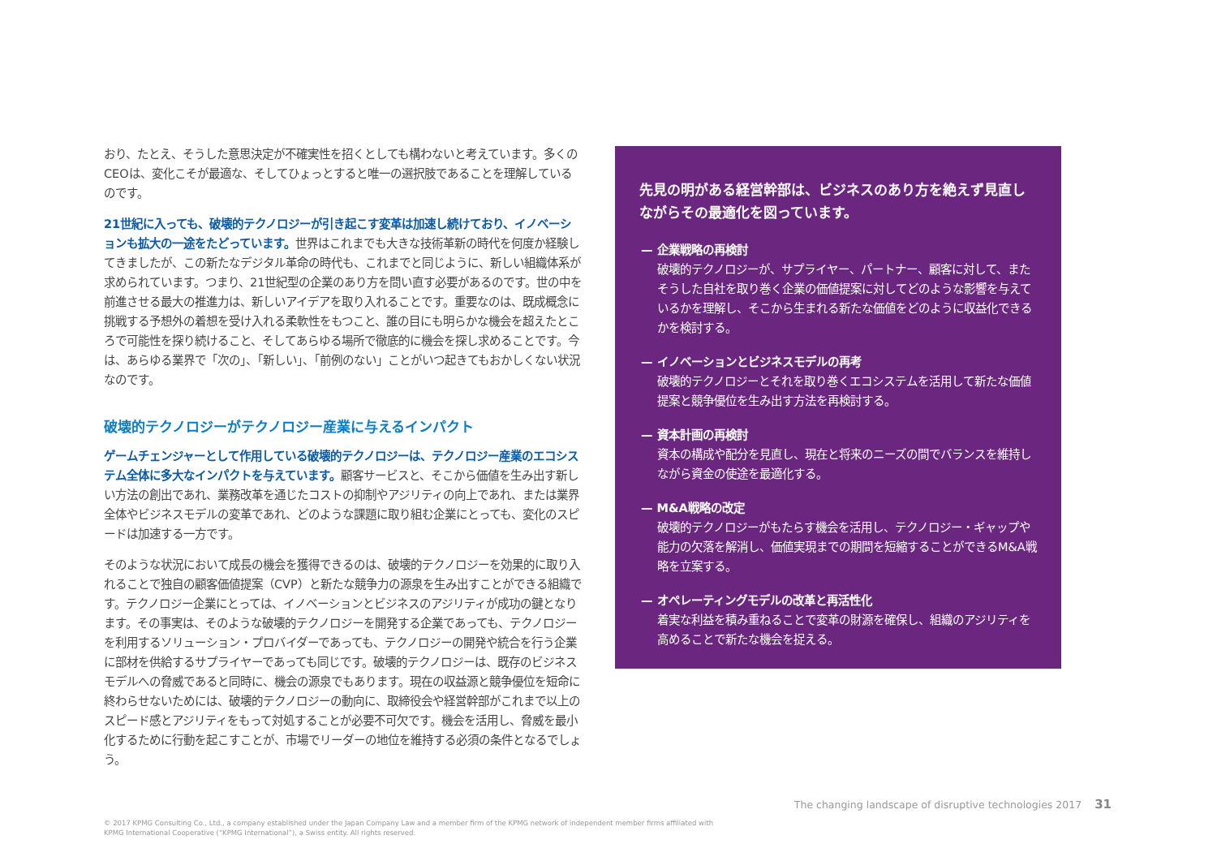おり、たとえ、そうした意思決定が不確実性を招くとしても構わないと考えています。多くのCEOは、変化こそが最適な、そしてひょっとすると唯一の選択肢であることを理解しているのです。
21世紀に入っても、破壊的テクノロジーが引き起こす変革は加速し続けており、イノベーションも拡大の一途をたどっています。世界はこれまでも大きな技術革新の時代を何度か経験してきましたが、この新たなデジタル革命の時代も、これまでと同じように、新しい組織体系が求められています。つまり、21世紀型の企業のあり方を問い直す必要があるのです。世の中を前進させる最大の推進力は、新しいアイデアを取り入れることです。重要なのは、既成概念に挑戦する予想外の着想を受け入れる柔軟性をもつこと、誰の目にも明らかな機会を超えたところで可能性を探り続けること、そしてあらゆる場所で徹底的に機会を探し求めることです。今は、あらゆる業界で「次の」、「新しい」、「前例のない」ことがいつ起きてもおかしくない状況なのです。
破壊的テクノロジーがテクノロジー産業に与えるインパクト
ゲームチェンジャーとして作用している破壊的テクノロジーは、テクノロジー産業のエコシステム全体に多大なインパクトを与えています。顧客サービスと、そこから価値を生み出す新しい方法の創出であれ、業務改革を通じたコストの抑制やアジリティの向上であれ、または業界全体やビジネスモデルの変革であれ、どのような課題に取り組む企業にとっても、変化のスピードは加速する一方です。
そのような状況において成長の機会を獲得できるのは、破壊的テクノロジーを効果的に取り入れることで独自の顧客価値提案（CVP）と新たな競争力の源泉を生み出すことができる組織です。テクノロジー企業にとっては、イノベーションとビジネスのアジリティが成功の鍵となります。その事実は、そのような破壊的テクノロジーを開発する企業であっても、テクノロジーを利用するソリューション・プロバイダーであっても、テクノロジーの開発や統合を行う企業に部材を供給するサプライヤーであっても同じです。破壊的テクノロジーは、既存のビジネスモデルへの脅威であると同時に、機会の源泉でもあります。現在の収益源と競争優位を短命に終わらせないためには、破壊的テクノロジーの動向に、取締役会や経営幹部がこれまで以上のスピード感とアジリティをもって対処することが必要不可欠です。機会を活用し、脅威を最小化するために行動を起こすことが、市場でリーダーの地位を維持する必須の条件となるでしょう。
先見の明がある経営幹部は、ビジネスのあり方を絶えず見直しながらその最適化を図っています。
— 企業戦略の再検討
破壊的テクノロジーが、サプライヤー、パートナー、顧客に対して、またそうした自社を取り巻く企業の価値提案に対してどのような影響を与えているかを理解し、そこから生まれる新たな価値をどのように収益化できるかを検討する。
— イノベーションとビジネスモデルの再考
破壊的テクノロジーとそれを取り巻くエコシステムを活用して新たな価値提案と競争優位を生み出す方法を再検討する。
— 資本計画の再検討
資本の構成や配分を見直し、現在と将来のニーズの間でバランスを維持しながら資金の使途を最適化する。
— M&A戦略の改定
破壊的テクノロジーがもたらす機会を活用し、テクノロジー・ギャップや能力の欠落を解消し、価値実現までの期間を短縮することができるM&A戦略を立案する。
— オペレーティングモデルの改革と再活性化
着実な利益を積み重ねることで変革の財源を確保し、組織のアジリティを高めることで新たな機会を捉える。
The changing landscape of disruptive technologies 2017 31
© 2017 KPMG Consulting Co., Ltd., a company established under the Japan Company Law and a member firm of the KPMG network of independent member firms affiliated with
KPMG International Cooperative (“KPMG International”), a Swiss entity. All rights reserved.